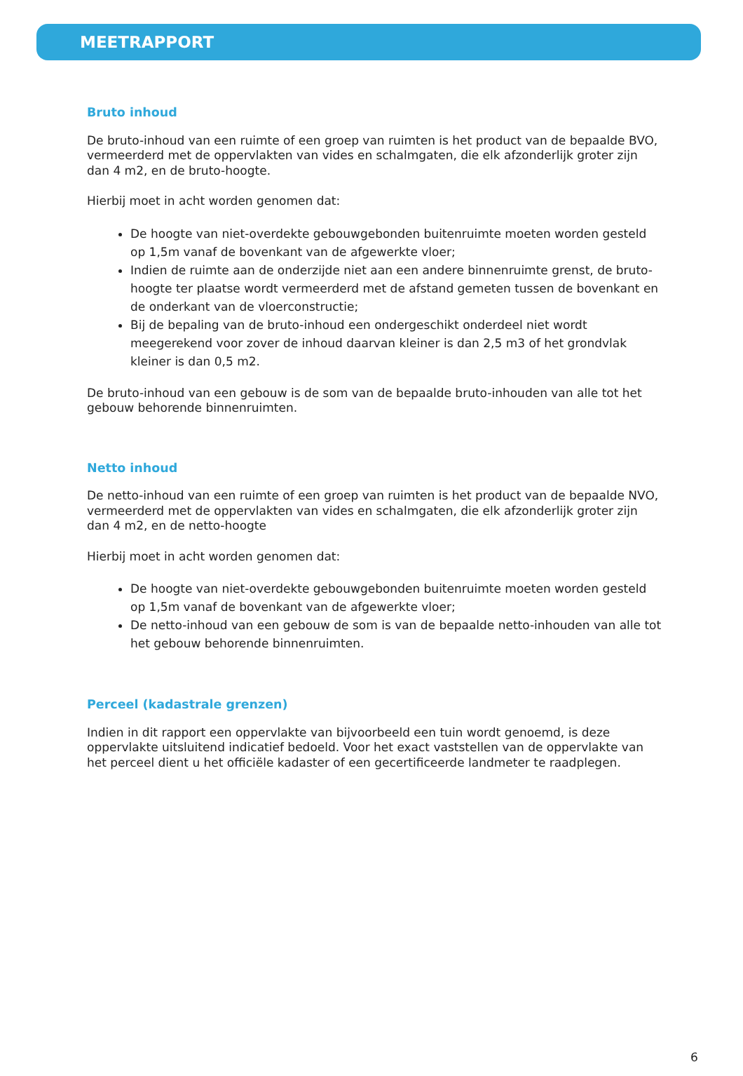MEETRAPPORT
Bruto inhoud
De bruto-inhoud van een ruimte of een groep van ruimten is het product van de bepaalde BVO, vermeerderd met de oppervlakten van vides en schalmgaten, die elk afzonderlijk groter zijn dan 4 m2, en de bruto-hoogte.
Hierbij moet in acht worden genomen dat:
De hoogte van niet-overdekte gebouwgebonden buitenruimte moeten worden gesteld op 1,5m vanaf de bovenkant van de afgewerkte vloer;
Indien de ruimte aan de onderzijde niet aan een andere binnenruimte grenst, de bruto-hoogte ter plaatse wordt vermeerderd met de afstand gemeten tussen de bovenkant en de onderkant van de vloerconstructie;
Bij de bepaling van de bruto-inhoud een ondergeschikt onderdeel niet wordt meegerekend voor zover de inhoud daarvan kleiner is dan 2,5 m3 of het grondvlak kleiner is dan 0,5 m2.
De bruto-inhoud van een gebouw is de som van de bepaalde bruto-inhouden van alle tot het gebouw behorende binnenruimten.
Netto inhoud
De netto-inhoud van een ruimte of een groep van ruimten is het product van de bepaalde NVO, vermeerderd met de oppervlakten van vides en schalmgaten, die elk afzonderlijk groter zijn dan 4 m2, en de netto-hoogte
Hierbij moet in acht worden genomen dat:
De hoogte van niet-overdekte gebouwgebonden buitenruimte moeten worden gesteld op 1,5m vanaf de bovenkant van de afgewerkte vloer;
De netto-inhoud van een gebouw de som is van de bepaalde netto-inhouden van alle tot het gebouw behorende binnenruimten.
Perceel (kadastrale grenzen)
Indien in dit rapport een oppervlakte van bijvoorbeeld een tuin wordt genoemd, is deze oppervlakte uitsluitend indicatief bedoeld. Voor het exact vaststellen van de oppervlakte van het perceel dient u het officiële kadaster of een gecertificeerde landmeter te raadplegen.
6